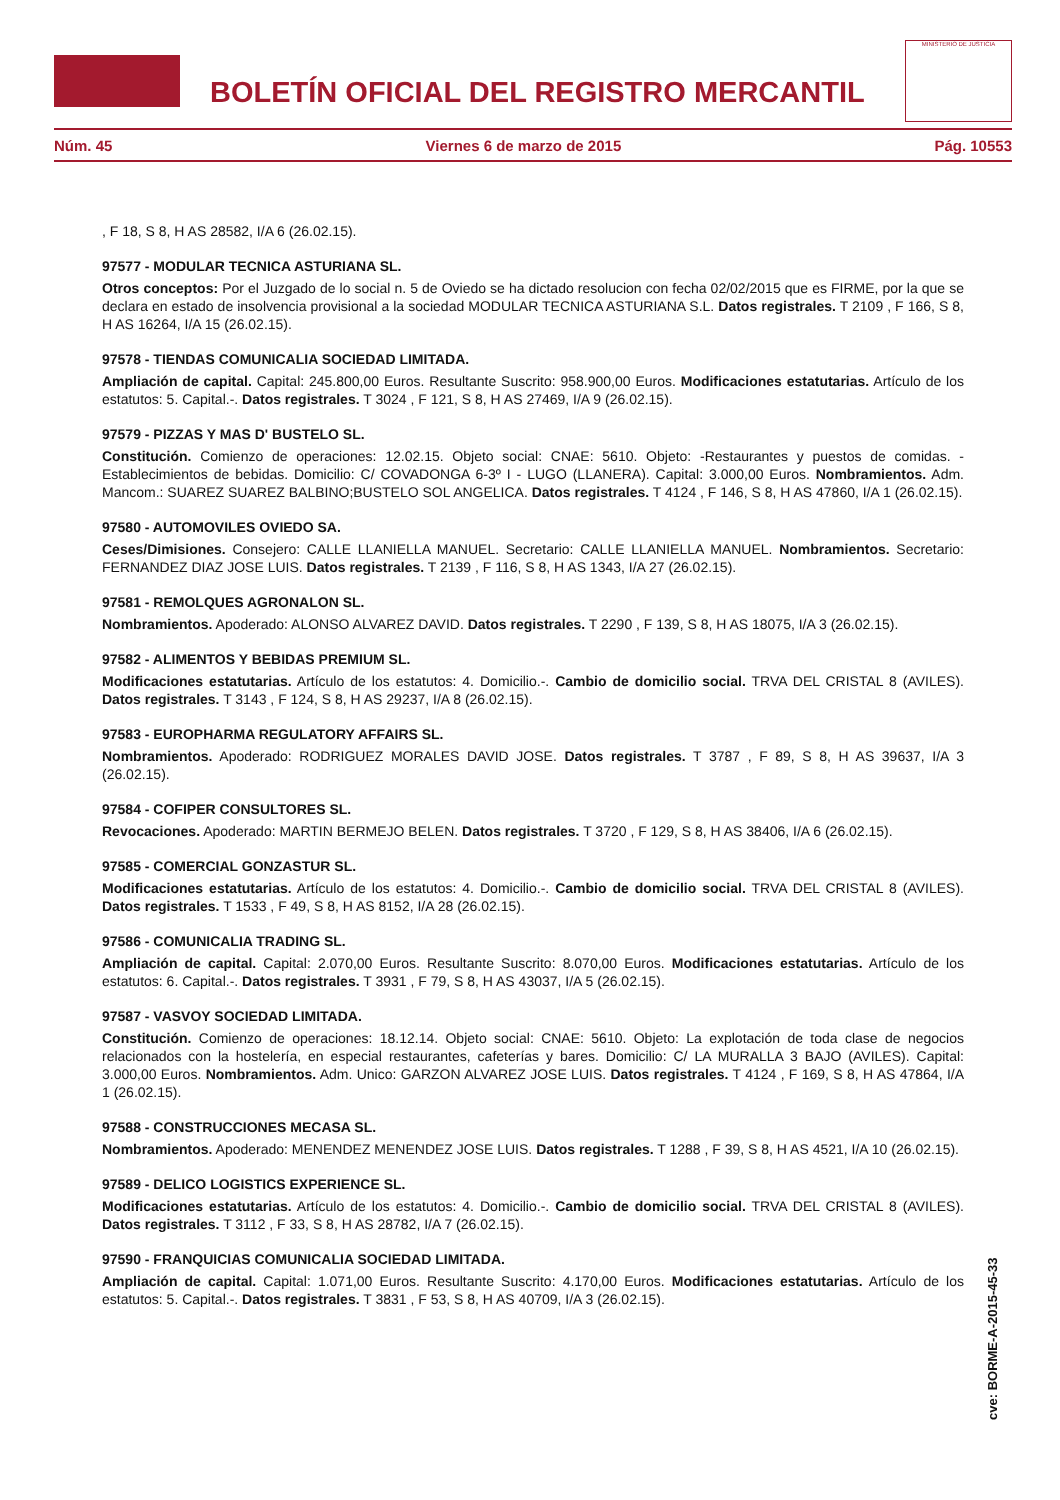BOLETÍN OFICIAL DEL REGISTRO MERCANTIL
MINISTERIO DE JUSTICIA
Núm. 45 Viernes 6 de marzo de 2015 Pág. 10553
, F 18, S 8, H AS 28582, I/A 6 (26.02.15).
97577 - MODULAR TECNICA ASTURIANA SL.
Otros conceptos: Por el Juzgado de lo social n. 5 de Oviedo se ha dictado resolucion con fecha 02/02/2015 que es FIRME, por la que se declara en estado de insolvencia provisional a la sociedad MODULAR TECNICA ASTURIANA S.L. Datos registrales. T 2109 , F 166, S 8, H AS 16264, I/A 15 (26.02.15).
97578 - TIENDAS COMUNICALIA SOCIEDAD LIMITADA.
Ampliación de capital. Capital: 245.800,00 Euros. Resultante Suscrito: 958.900,00 Euros. Modificaciones estatutarias. Artículo de los estatutos: 5. Capital.-. Datos registrales. T 3024 , F 121, S 8, H AS 27469, I/A 9 (26.02.15).
97579 - PIZZAS Y MAS D' BUSTELO SL.
Constitución. Comienzo de operaciones: 12.02.15. Objeto social: CNAE: 5610. Objeto: -Restaurantes y puestos de comidas. -Establecimientos de bebidas. Domicilio: C/ COVADONGA 6-3º I - LUGO (LLANERA). Capital: 3.000,00 Euros. Nombramientos. Adm. Mancom.: SUAREZ SUAREZ BALBINO;BUSTELO SOL ANGELICA. Datos registrales. T 4124 , F 146, S 8, H AS 47860, I/A 1 (26.02.15).
97580 - AUTOMOVILES OVIEDO SA.
Ceses/Dimisiones. Consejero: CALLE LLANIELLA MANUEL. Secretario: CALLE LLANIELLA MANUEL. Nombramientos. Secretario: FERNANDEZ DIAZ JOSE LUIS. Datos registrales. T 2139 , F 116, S 8, H AS 1343, I/A 27 (26.02.15).
97581 - REMOLQUES AGRONALON SL.
Nombramientos. Apoderado: ALONSO ALVAREZ DAVID. Datos registrales. T 2290 , F 139, S 8, H AS 18075, I/A 3 (26.02.15).
97582 - ALIMENTOS Y BEBIDAS PREMIUM SL.
Modificaciones estatutarias. Artículo de los estatutos: 4. Domicilio.-. Cambio de domicilio social. TRVA DEL CRISTAL 8 (AVILES). Datos registrales. T 3143 , F 124, S 8, H AS 29237, I/A 8 (26.02.15).
97583 - EUROPHARMA REGULATORY AFFAIRS SL.
Nombramientos. Apoderado: RODRIGUEZ MORALES DAVID JOSE. Datos registrales. T 3787 , F 89, S 8, H AS 39637, I/A 3 (26.02.15).
97584 - COFIPER CONSULTORES SL.
Revocaciones. Apoderado: MARTIN BERMEJO BELEN. Datos registrales. T 3720 , F 129, S 8, H AS 38406, I/A 6 (26.02.15).
97585 - COMERCIAL GONZASTUR SL.
Modificaciones estatutarias. Artículo de los estatutos: 4. Domicilio.-. Cambio de domicilio social. TRVA DEL CRISTAL 8 (AVILES). Datos registrales. T 1533 , F 49, S 8, H AS 8152, I/A 28 (26.02.15).
97586 - COMUNICALIA TRADING SL.
Ampliación de capital. Capital: 2.070,00 Euros. Resultante Suscrito: 8.070,00 Euros. Modificaciones estatutarias. Artículo de los estatutos: 6. Capital.-. Datos registrales. T 3931 , F 79, S 8, H AS 43037, I/A 5 (26.02.15).
97587 - VASVOY SOCIEDAD LIMITADA.
Constitución. Comienzo de operaciones: 18.12.14. Objeto social: CNAE: 5610. Objeto: La explotación de toda clase de negocios relacionados con la hostelería, en especial restaurantes, cafeterías y bares. Domicilio: C/ LA MURALLA 3 BAJO (AVILES). Capital: 3.000,00 Euros. Nombramientos. Adm. Unico: GARZON ALVAREZ JOSE LUIS. Datos registrales. T 4124 , F 169, S 8, H AS 47864, I/A 1 (26.02.15).
97588 - CONSTRUCCIONES MECASA SL.
Nombramientos. Apoderado: MENENDEZ MENENDEZ JOSE LUIS. Datos registrales. T 1288 , F 39, S 8, H AS 4521, I/A 10 (26.02.15).
97589 - DELICO LOGISTICS EXPERIENCE SL.
Modificaciones estatutarias. Artículo de los estatutos: 4. Domicilio.-. Cambio de domicilio social. TRVA DEL CRISTAL 8 (AVILES). Datos registrales. T 3112 , F 33, S 8, H AS 28782, I/A 7 (26.02.15).
97590 - FRANQUICIAS COMUNICALIA SOCIEDAD LIMITADA.
Ampliación de capital. Capital: 1.071,00 Euros. Resultante Suscrito: 4.170,00 Euros. Modificaciones estatutarias. Artículo de los estatutos: 5. Capital.-. Datos registrales. T 3831 , F 53, S 8, H AS 40709, I/A 3 (26.02.15).
cve: BORME-A-2015-45-33